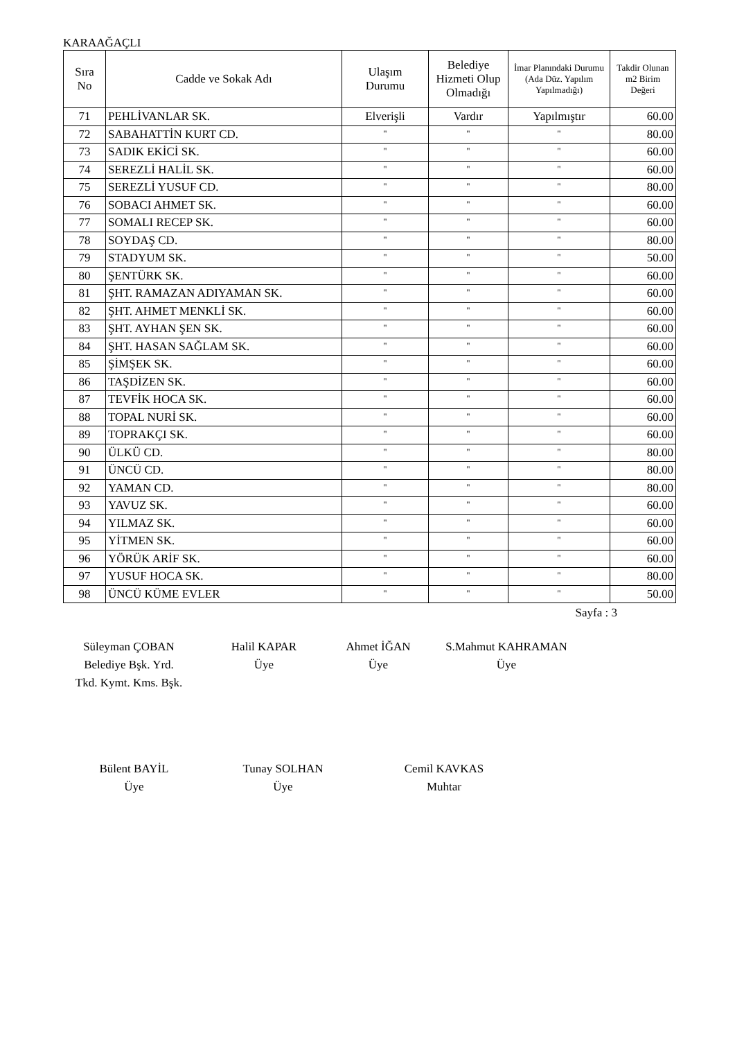KARAAĞAÇLI
| Sıra No | Cadde ve Sokak Adı | Ulaşım Durumu | Belediye Hizmeti Olup Olmadığı | İmar Planındaki Durumu (Ada Düz. Yapılım Yapılmadığı) | Takdir Olunan m2 Birim Değeri |
| --- | --- | --- | --- | --- | --- |
| 71 | PEHLİVANLAR SK. | Elverişli | Vardır | Yapılmıştır | 60.00 |
| 72 | SABAHATTİN KURT CD. | " | " | " | 80.00 |
| 73 | SADIK EKİCİ SK. | " | " | " | 60.00 |
| 74 | SEREZLİ HALİL SK. | " | " | " | 60.00 |
| 75 | SEREZLİ YUSUF CD. | " | " | " | 80.00 |
| 76 | SOBACI AHMET SK. | " | " | " | 60.00 |
| 77 | SOMALI RECEP SK. | " | " | " | 60.00 |
| 78 | SOYDAŞ CD. | " | " | " | 80.00 |
| 79 | STADYUM SK. | " | " | " | 50.00 |
| 80 | ŞENTÜRK SK. | " | " | " | 60.00 |
| 81 | ŞHT. RAMAZAN ADIYAMAN SK. | " | " | " | 60.00 |
| 82 | ŞHT. AHMET MENKLİ SK. | " | " | " | 60.00 |
| 83 | ŞHT. AYHAN ŞEN SK. | " | " | " | 60.00 |
| 84 | ŞHT. HASAN SAĞLAM SK. | " | " | " | 60.00 |
| 85 | ŞİMŞEK SK. | " | " | " | 60.00 |
| 86 | TAŞDİZEN SK. | " | " | " | 60.00 |
| 87 | TEVFİK HOCA SK. | " | " | " | 60.00 |
| 88 | TOPAL NURİ SK. | " | " | " | 60.00 |
| 89 | TOPRAKÇI SK. | " | " | " | 60.00 |
| 90 | ÜLKÜ CD. | " | " | " | 80.00 |
| 91 | ÜNCÜ CD. | " | " | " | 80.00 |
| 92 | YAMAN CD. | " | " | " | 80.00 |
| 93 | YAVUZ SK. | " | " | " | 60.00 |
| 94 | YILMAZ SK. | " | " | " | 60.00 |
| 95 | YİTMEN SK. | " | " | " | 60.00 |
| 96 | YÖRÜK ARİF SK. | " | " | " | 60.00 |
| 97 | YUSUF HOCA SK. | " | " | " | 80.00 |
| 98 | ÜNCÜ KÜME EVLER | " | " | " | 50.00 |
Sayfa : 3
Süleyman ÇOBAN
Belediye Bşk. Yrd.
Tkd. Kymt. Kms. Bşk.
Halil KAPAR
Üye
Ahmet İĞAN
Üye
S.Mahmut KAHRAMAN
Üye
Bülent BAYİL
Üye
Tunay SOLHAN
Üye
Cemil KAVKAS
Muhtar